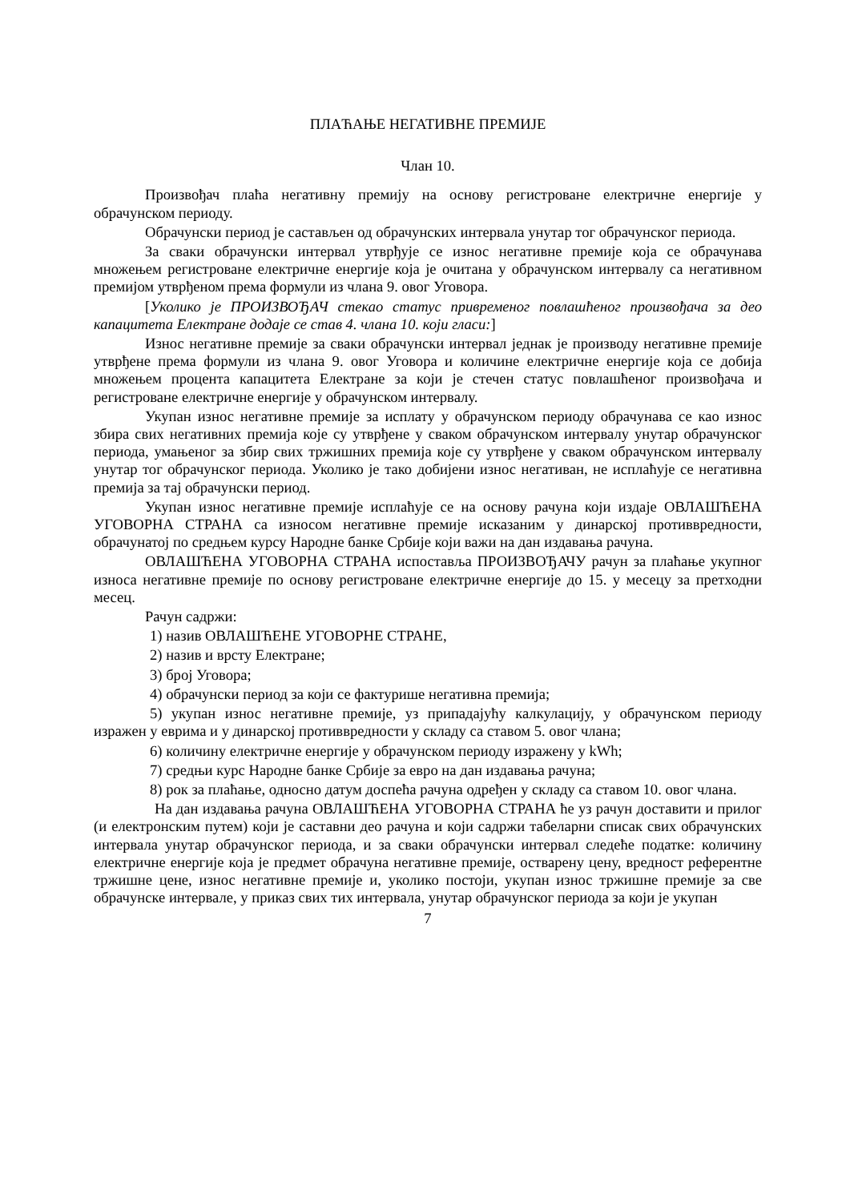ПЛАЋАЊЕ НЕГАТИВНЕ ПРЕМИЈЕ
Члан 10.
Произвођач плаћа негативну премију на основу регистроване електричне енергије у обрачунском периоду.
Обрачунски период је састављен од обрачунских интервала унутар тог обрачунског периода.
За сваки обрачунски интервал утврђује се износ негативне премије која се обрачунава множењем регистроване електричне енергије која је очитана у обрачунском интервалу са негативном премијом утврђеном према формули из члана 9. овог Уговора.
[Уколико је ПРОИЗВОЂАЧ стекао статус привременог повлашћеног произвођача за део капацитета Електране додаје се став 4. члана 10. који гласи:]
Износ негативне премије за сваки обрачунски интервал једнак је производу негативне премије утврђене према формули из члана 9. овог Уговора и количине електричне енергије која се добија множењем процента капацитета Електране за који је стечен статус повлашћеног произвођача и регистроване електричне енергије у обрачунском интервалу.
Укупан износ негативне премије за исплату у обрачунском периоду обрачунава се као износ збира свих негативних премија које су утврђене у сваком обрачунском интервалу унутар обрачунског периода, умањеног за збир свих тржишних премија које су утврђене у сваком обрачунском интервалу унутар тог обрачунског периода. Уколико је тако добијени износ негативан, не исплаћује се негативна премија за тај обрачунски период.
Укупан износ негативне премије исплаћује се на основу рачуна који издаје ОВЛАШЋЕНА УГОВОРНА СТРАНА са износом негативне премије исказаним у динарској противвредности, обрачунатој по средњем курсу Народне банке Србије који важи на дан издавања рачуна.
ОВЛАШЋЕНА УГОВОРНА СТРАНА испоставља ПРОИЗВОЂАЧУ рачун за плаћање укупног износа негативне премије по основу регистроване електричне енергије до 15. у месецу за претходни месец.
Рачун садржи:
1) назив ОВЛАШЋЕНЕ УГОВОРНЕ СТРАНЕ,
2) назив и врсту Електране;
3) број Уговора;
4) обрачунски период за који се фактурише негативна премија;
5) укупан износ негативне премије, уз припадајућу калкулацију, у обрачунском периоду изражен у еврима и у динарској противвредности у складу са ставом 5. овог члана;
6) количину електричне енергије у обрачунском периоду изражену у kWh;
7) средњи курс Народне банке Србије за евро на дан издавања рачуна;
8) рок за плаћање, односно датум доспећа рачуна одређен у складу са ставом 10. овог члана.
На дан издавања рачуна ОВЛАШЋЕНА УГОВОРНА СТРАНА ће уз рачун доставити и прилог (и електронским путем) који је саставни део рачуна и који садржи табеларни списак свих обрачунских интервала унутар обрачунског периода, и за сваки обрачунски интервал следеће податке: количину електричне енергије која је предмет обрачуна негативне премије, остварену цену, вредност референтне тржишне цене, износ негативне премије и, уколико постоји, укупан износ тржишне премије за све обрачунске интервале, у приказ свих тих интервала, унутар обрачунског периода за који је укупан
7